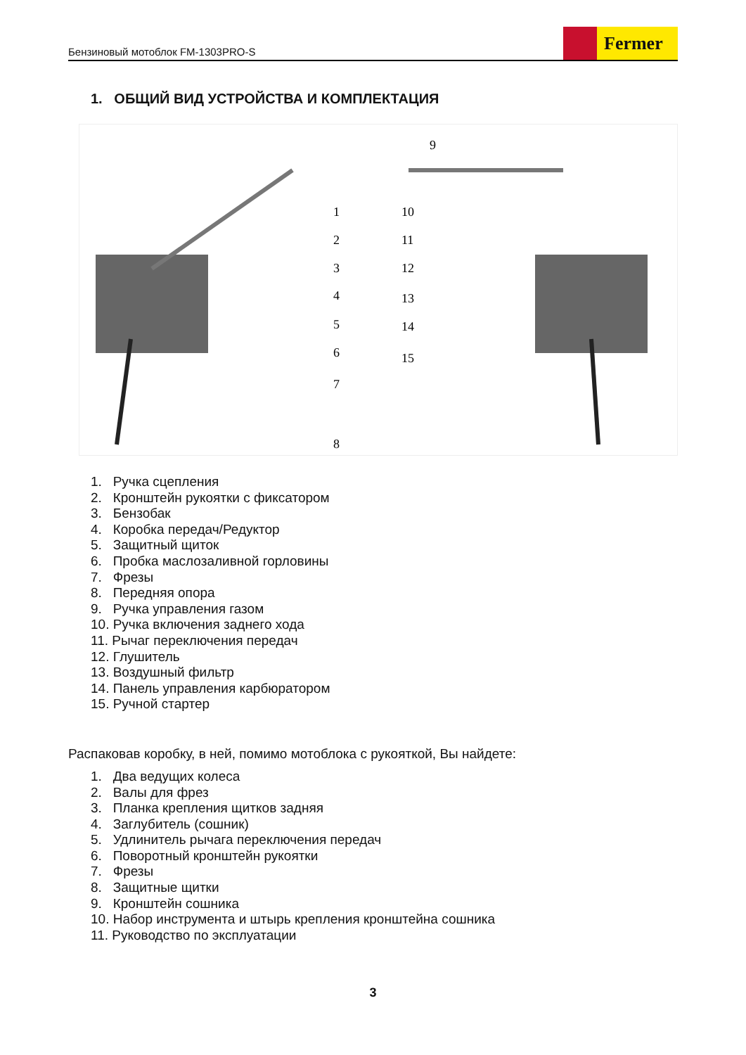Бензиновый мотоблок FM-1303PRO-S
Fermer
1. ОБЩИЙ ВИД УСТРОЙСТВА И КОМПЛЕКТАЦИЯ
1
2
3
4
5
6
7
8
9
10
11
12
13
14
15
1. Ручка сцепления
2. Кронштейн рукоятки с фиксатором
3. Бензобак
4. Коробка передач/Редуктор
5. Защитный щиток
6. Пробка маслозаливной горловины
7. Фрезы
8. Передняя опора
9. Ручка управления газом
10. Ручка включения заднего хода
11. Рычаг переключения передач
12. Глушитель
13. Воздушный фильтр
14. Панель управления карбюратором
15. Ручной стартер
Распаковав коробку, в ней, помимо мотоблока с рукояткой, Вы найдете:
1. Два ведущих колеса
2. Валы для фрез
3. Планка крепления щитков задняя
4. Заглубитель (сошник)
5. Удлинитель рычага переключения передач
6. Поворотный кронштейн рукоятки
7. Фрезы
8. Защитные щитки
9. Кронштейн сошника
10. Набор инструмента и штырь крепления кронштейна сошника
11. Руководство по эксплуатации
3